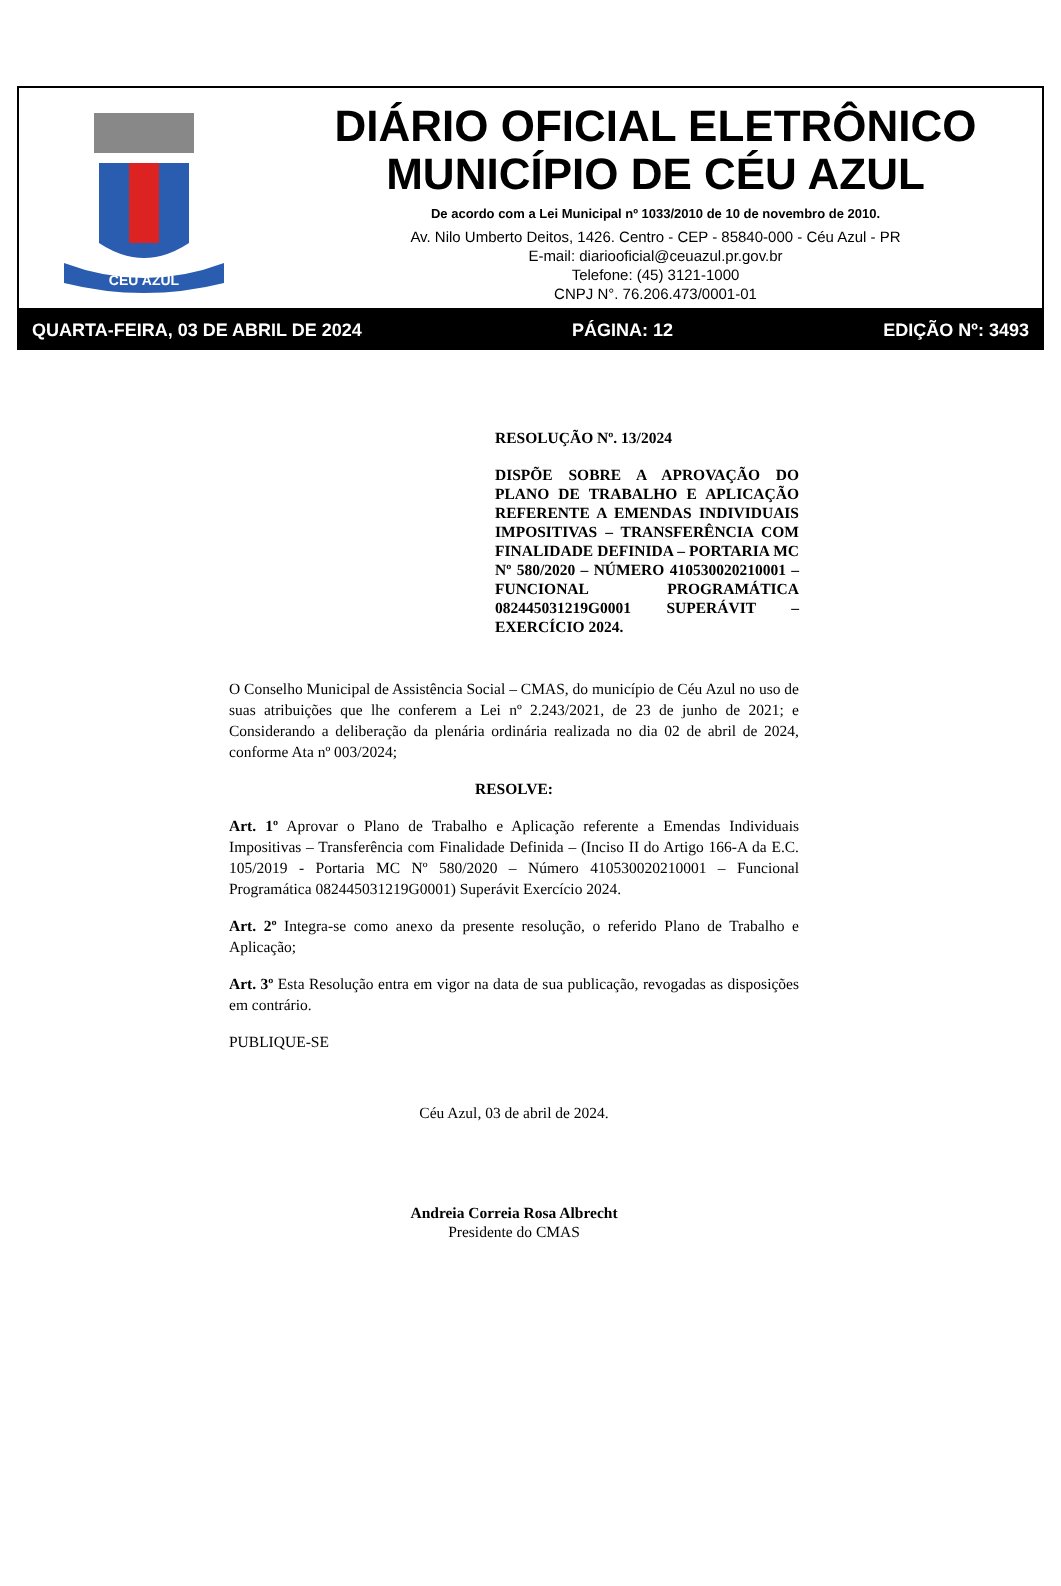CÉU AZUL
DIÁRIO OFICIAL ELETRÔNICO
MUNICÍPIO DE CÉU AZUL
De acordo com a Lei Municipal nº 1033/2010 de 10 de novembro de 2010.
Av. Nilo Umberto Deitos, 1426. Centro - CEP - 85840-000 - Céu Azul - PR
E-mail: diariooficial@ceuazul.pr.gov.br
Telefone: (45) 3121-1000
CNPJ N°. 76.206.473/0001-01
QUARTA-FEIRA, 03 DE ABRIL DE 2024 PÁGINA: 12 EDIÇÃO Nº: 3493
RESOLUÇÃO Nº. 13/2024
DISPÕE SOBRE A APROVAÇÃO DO PLANO DE TRABALHO E APLICAÇÃO REFERENTE A EMENDAS INDIVIDUAIS IMPOSITIVAS – TRANSFERÊNCIA COM FINALIDADE DEFINIDA – PORTARIA MC Nº 580/2020 – NÚMERO 410530020210001 – FUNCIONAL PROGRAMÁTICA 082445031219G0001 SUPERÁVIT – EXERCÍCIO 2024.
O Conselho Municipal de Assistência Social – CMAS, do município de Céu Azul no uso de suas atribuições que lhe conferem a Lei nº 2.243/2021, de 23 de junho de 2021; e Considerando a deliberação da plenária ordinária realizada no dia 02 de abril de 2024, conforme Ata nº 003/2024;
RESOLVE:
Art. 1º Aprovar o Plano de Trabalho e Aplicação referente a Emendas Individuais Impositivas – Transferência com Finalidade Definida – (Inciso II do Artigo 166-A da E.C. 105/2019 - Portaria MC Nº 580/2020 – Número 410530020210001 – Funcional Programática 082445031219G0001) Superávit Exercício 2024.
Art. 2º Integra-se como anexo da presente resolução, o referido Plano de Trabalho e Aplicação;
Art. 3º Esta Resolução entra em vigor na data de sua publicação, revogadas as disposições em contrário.
PUBLIQUE-SE
Céu Azul, 03 de abril de 2024.
Andreia Correia Rosa Albrecht
Presidente do CMAS